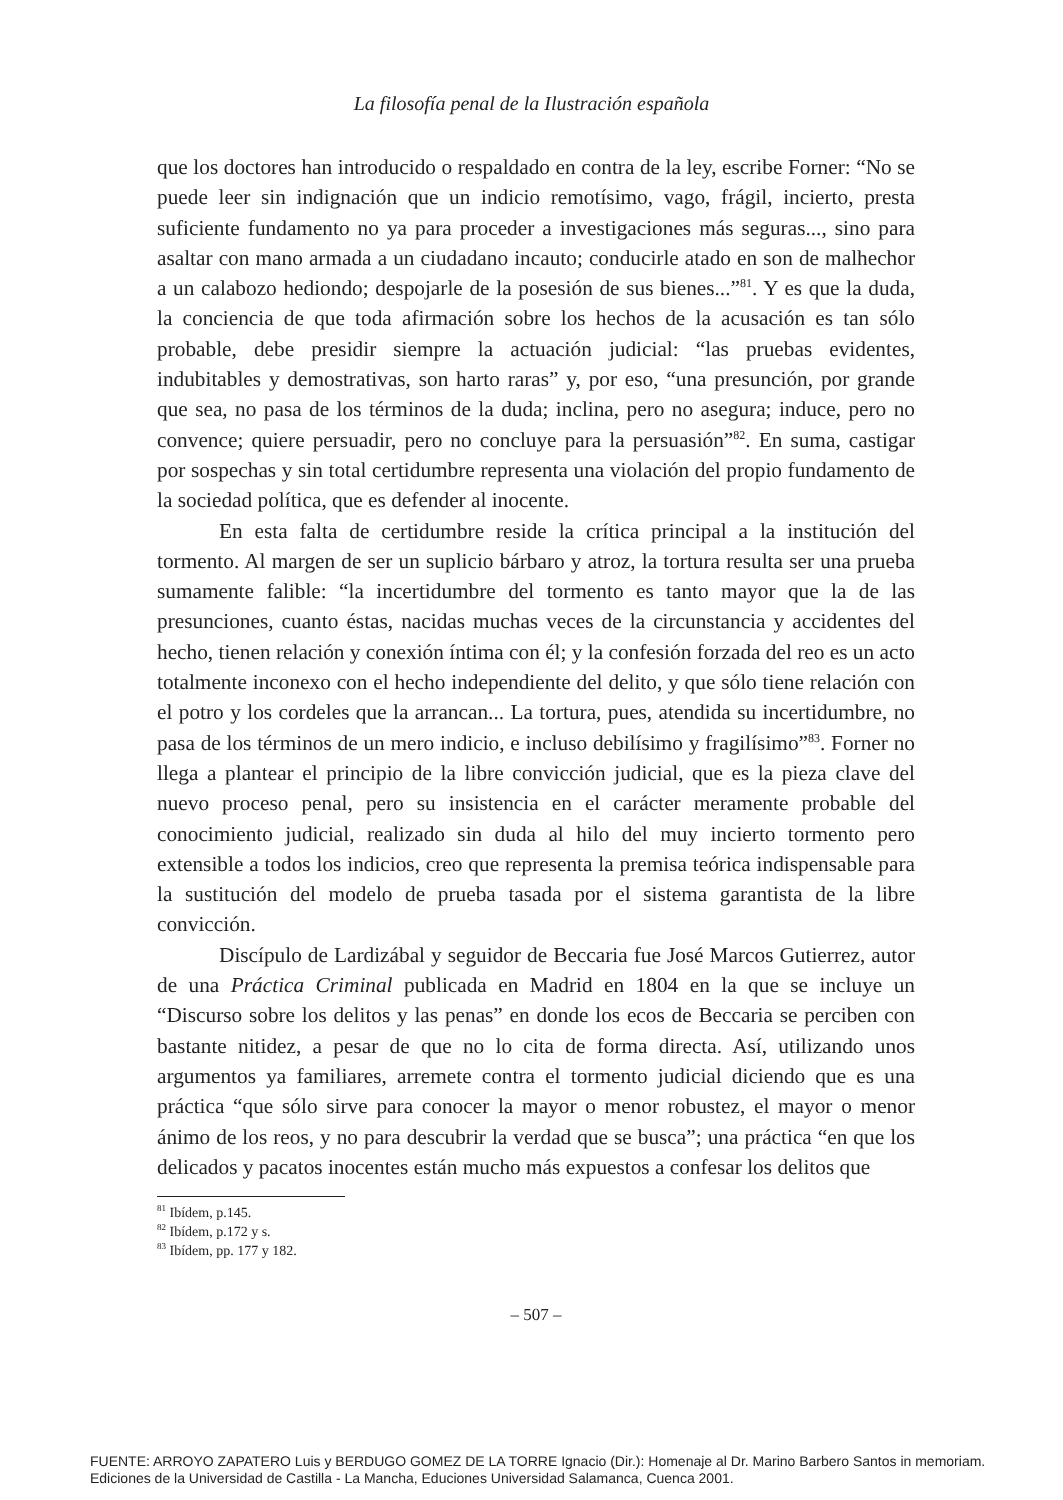La filosofía penal de la Ilustración española
que los doctores han introducido o respaldado en contra de la ley, escribe Forner: “No se puede leer sin indignación que un indicio remotísimo, vago, frágil, incierto, presta suficiente fundamento no ya para proceder a investigaciones más seguras..., sino para asaltar con mano armada a un ciudadano incauto; conducirle atado en son de malhechor a un calabozo hediondo; despojarle de la posesión de sus bienes...”<sup>81</sup>. Y es que la duda, la conciencia de que toda afirmación sobre los hechos de la acusación es tan sólo probable, debe presidir siempre la actuación judicial: “las pruebas evidentes, indubitables y demostrativas, son harto raras” y, por eso, “una presunción, por grande que sea, no pasa de los términos de la duda; inclina, pero no asegura; induce, pero no convence; quiere persuadir, pero no concluye para la persuasión”<sup>82</sup>. En suma, castigar por sospechas y sin total certidumbre representa una violación del propio fundamento de la sociedad política, que es defender al inocente.
En esta falta de certidumbre reside la crítica principal a la institución del tormento. Al margen de ser un suplicio bárbaro y atroz, la tortura resulta ser una prueba sumamente falible: “la incertidumbre del tormento es tanto mayor que la de las presunciones, cuanto éstas, nacidas muchas veces de la circunstancia y accidentes del hecho, tienen relación y conexión íntima con él; y la confesión forzada del reo es un acto totalmente inconexo con el hecho independiente del delito, y que sólo tiene relación con el potro y los cordeles que la arrancan... La tortura, pues, atendida su incertidumbre, no pasa de los términos de un mero indicio, e incluso debilísimo y fragilísimo”<sup>83</sup>. Forner no llega a plantear el principio de la libre convicción judicial, que es la pieza clave del nuevo proceso penal, pero su insistencia en el carácter meramente probable del conocimiento judicial, realizado sin duda al hilo del muy incierto tormento pero extensible a todos los indicios, creo que representa la premisa teórica indispensable para la sustitución del modelo de prueba tasada por el sistema garantista de la libre convicción.
Discípulo de Lardizábal y seguidor de Beccaria fue José Marcos Gutierrez, autor de una Práctica Criminal publicada en Madrid en 1804 en la que se incluye un “Discurso sobre los delitos y las penas” en donde los ecos de Beccaria se perciben con bastante nitidez, a pesar de que no lo cita de forma directa. Así, utilizando unos argumentos ya familiares, arremete contra el tormento judicial diciendo que es una práctica “que sólo sirve para conocer la mayor o menor robustez, el mayor o menor ánimo de los reos, y no para descubrir la verdad que se busca”; una práctica “en que los delicados y pacatos inocentes están mucho más expuestos a confesar los delitos que
<sup>81</sup> Ibídem, p.145.
<sup>82</sup> Ibídem, p.172 y s.
<sup>83</sup> Ibídem, pp. 177 y 182.
– 507 –
FUENTE: ARROYO ZAPATERO Luis y BERDUGO GOMEZ DE LA TORRE Ignacio (Dir.): Homenaje al Dr. Marino Barbero Santos in memoriam.
Ediciones de la Universidad de Castilla - La Mancha, Eduсiones Universidad Salamanca, Cuenca 2001.